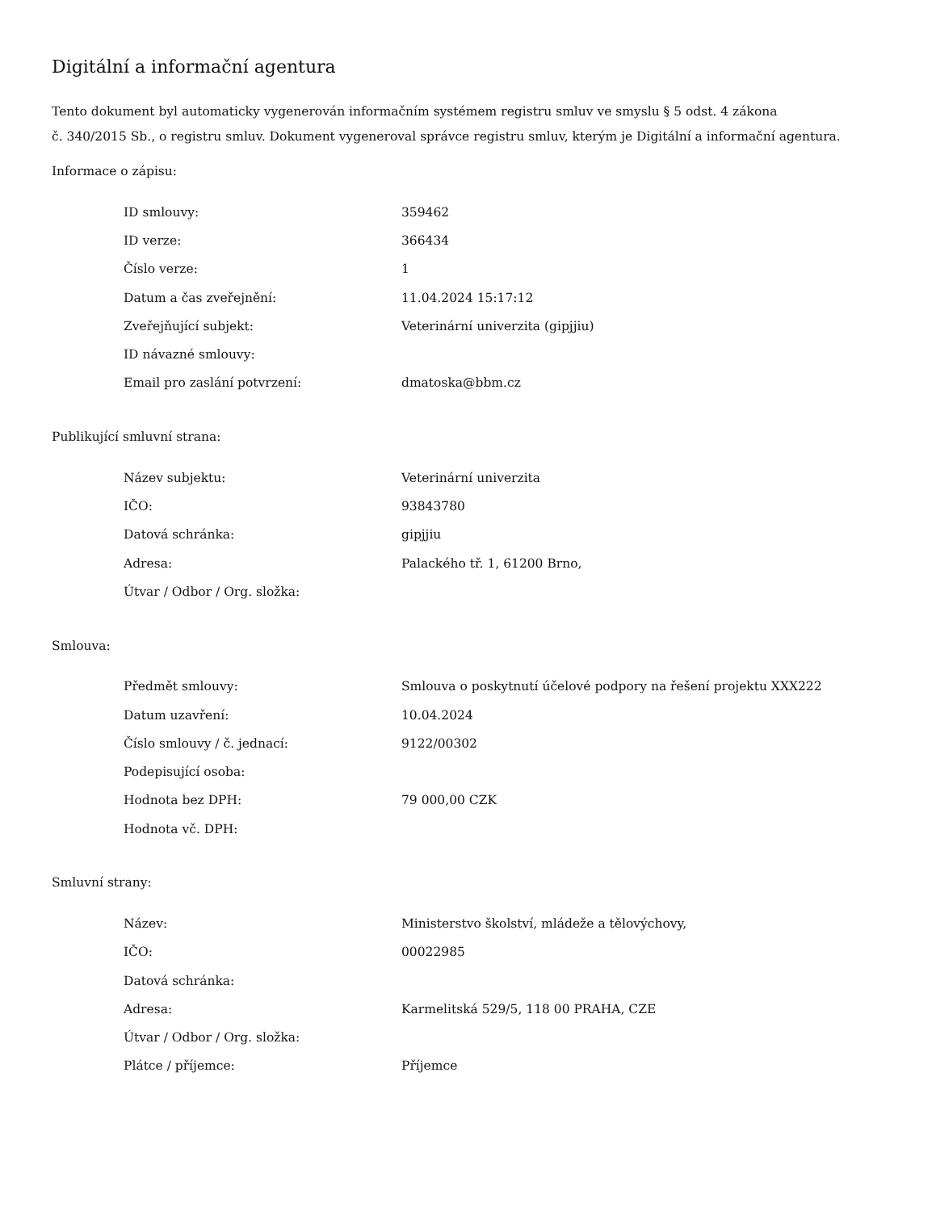Digitální a informační agentura
Tento dokument byl automaticky vygenerován informačním systémem registru smluv ve smyslu § 5 odst. 4 zákona
č. 340/2015 Sb., o registru smluv. Dokument vygeneroval správce registru smluv, kterým je Digitální a informační agentura.
Informace o zápisu:
| ID smlouvy: | 359462 |
| ID verze: | 366434 |
| Číslo verze: | 1 |
| Datum a čas zveřejnění: | 11.04.2024 15:17:12 |
| Zveřejňující subjekt: | Veterinární univerzita (gipjjiu) |
| ID návazné smlouvy: | |
| Email pro zaslání potvrzení: | dmatoska@bbm.cz |
Publikující smluvní strana:
| Název subjektu: | Veterinární univerzita |
| IČO: | 93843780 |
| Datová schránka: | gipjjiu |
| Adresa: | Palackého tř. 1, 61200 Brno, |
| Útvar / Odbor / Org. složka: | |
Smlouva:
| Předmět smlouvy: | Smlouva o poskytnutí účelové podpory na řešení projektu XXX222 |
| Datum uzavření: | 10.04.2024 |
| Číslo smlouvy / č. jednací: | 9122/00302 |
| Podepisující osoba: | |
| Hodnota bez DPH: | 79 000,00 CZK |
| Hodnota vč. DPH: | |
Smluvní strany:
| Název: | Ministerstvo školství, mládeže a tělovýchovy, |
| IČO: | 00022985 |
| Datová schránka: | |
| Adresa: | Karmelitská 529/5, 118 00 PRAHA, CZE |
| Útvar / Odbor / Org. složka: | |
| Plátce / příjemce: | Příjemce |